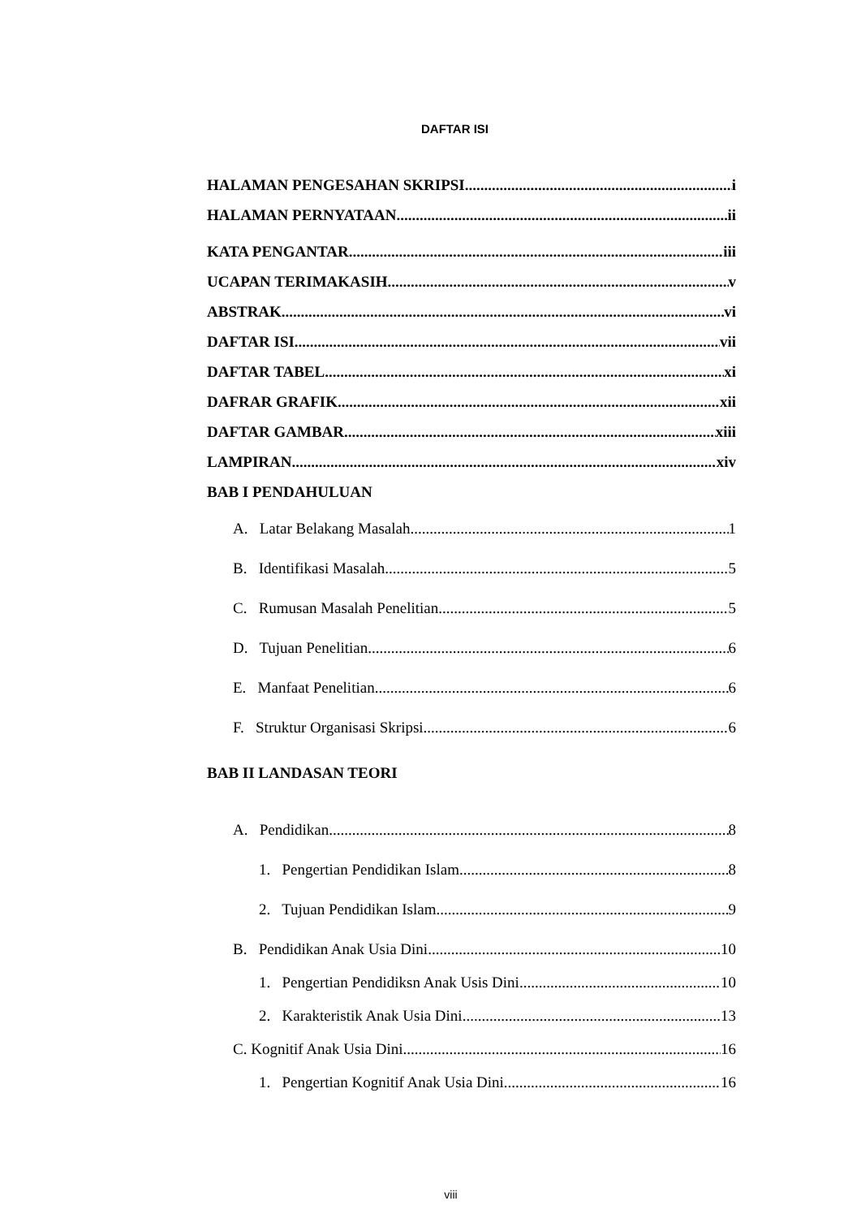DAFTAR ISI
HALAMAN PENGESAHAN SKRIPSI i
HALAMAN PERNYATAAN ii
KATA PENGANTAR iii
UCAPAN TERIMAKASIH v
ABSTRAK vi
DAFTAR ISI vii
DAFTAR TABEL xi
DAFRAR GRAFIK xii
DAFTAR GAMBAR xiii
LAMPIRAN xiv
BAB I PENDAHULUAN
A. Latar Belakang Masalah 1
B. Identifikasi Masalah 5
C. Rumusan Masalah Penelitian 5
D. Tujuan Penelitian 6
E. Manfaat Penelitian 6
F. Struktur Organisasi Skripsi 6
BAB II LANDASAN TEORI
A. Pendidikan 8
1. Pengertian Pendidikan Islam 8
2. Tujuan Pendidikan Islam 9
B. Pendidikan Anak Usia Dini 10
1. Pengertian Pendidiksn Anak Usis Dini 10
2. Karakteristik Anak Usia Dini 13
C. Kognitif Anak Usia Dini 16
1. Pengertian Kognitif Anak Usia Dini 16
viii